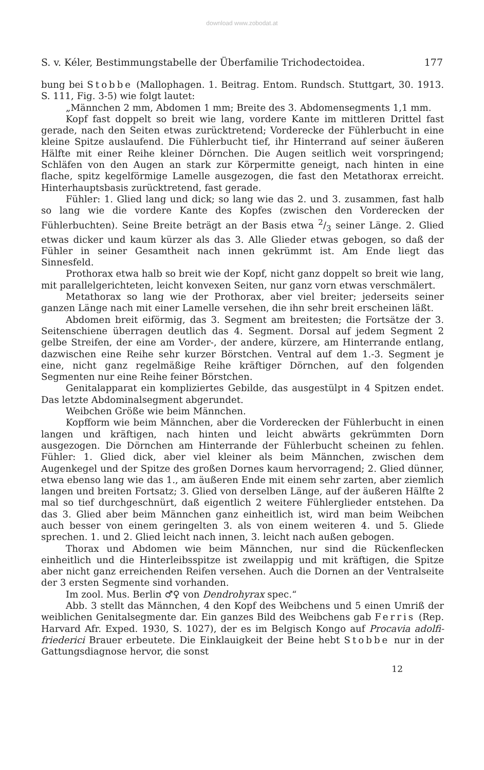download www.zobodat.at
S. v. Kéler, Bestimmungstabelle der Überfamilie Trichodectoidea. 177
bung bei Stobbe (Mallophagen. 1. Beitrag. Entom. Rundsch. Stuttgart, 30. 1913. S. 111, Fig. 3-5) wie folgt lautet:
„Männchen 2 mm, Abdomen 1 mm; Breite des 3. Abdomensegments 1,1 mm.
Kopf fast doppelt so breit wie lang, vordere Kante im mittleren Drittel fast gerade, nach den Seiten etwas zurücktretend; Vorderecke der Fühlerbucht in eine kleine Spitze auslaufend. Die Fühlerbucht tief, ihr Hinterrand auf seiner äußeren Hälfte mit einer Reihe kleiner Dörnchen. Die Augen seitlich weit vorspringend; Schläfen von den Augen an stark zur Körpermitte geneigt, nach hinten in eine flache, spitz kegelförmige Lamelle ausgezogen, die fast den Metathorax erreicht. Hinterhauptsbasis zurücktretend, fast gerade.
Fühler: 1. Glied lang und dick; so lang wie das 2. und 3. zusammen, fast halb so lang wie die vordere Kante des Kopfes (zwischen den Vorderecken der Fühlerbuchten). Seine Breite beträgt an der Basis etwa 2/3 seiner Länge. 2. Glied etwas dicker und kaum kürzer als das 3. Alle Glieder etwas gebogen, so daß der Fühler in seiner Gesamtheit nach innen gekrümmt ist. Am Ende liegt das Sinnesfeld.
Prothorax etwa halb so breit wie der Kopf, nicht ganz doppelt so breit wie lang, mit parallelgerichteten, leicht konvexen Seiten, nur ganz vorn etwas verschmälert.
Metathorax so lang wie der Prothorax, aber viel breiter; jederseits seiner ganzen Länge nach mit einer Lamelle versehen, die ihn sehr breit erscheinen läßt.
Abdomen breit eiförmig, das 3. Segment am breitesten; die Fortsätze der 3. Seitenschiene überragen deutlich das 4. Segment. Dorsal auf jedem Segment 2 gelbe Streifen, der eine am Vorder-, der andere, kürzere, am Hinterrande entlang, dazwischen eine Reihe sehr kurzer Börstchen. Ventral auf dem 1.-3. Segment je eine, nicht ganz regelmäßige Reihe kräftiger Dörnchen, auf den folgenden Segmenten nur eine Reihe feiner Börstchen.
Genitalapparat ein kompliziertes Gebilde, das ausgestülpt in 4 Spitzen endet. Das letzte Abdominalsegment abgerundet.
Weibchen Größe wie beim Männchen.
Kopfform wie beim Männchen, aber die Vorderecken der Fühlerbucht in einen langen und kräftigen, nach hinten und leicht abwärts gekrümmten Dorn ausgezogen. Die Dörnchen am Hinterrande der Fühlerbucht scheinen zu fehlen. Fühler: 1. Glied dick, aber viel kleiner als beim Männchen, zwischen dem Augenkegel und der Spitze des großen Dornes kaum hervorragend; 2. Glied dünner, etwa ebenso lang wie das 1., am äußeren Ende mit einem sehr zarten, aber ziemlich langen und breiten Fortsatz; 3. Glied von derselben Länge, auf der äußeren Hälfte 2 mal so tief durchgeschnürt, daß eigentlich 2 weitere Fühlerglieder entstehen. Da das 3. Glied aber beim Männchen ganz einheitlich ist, wird man beim Weibchen auch besser von einem geringelten 3. als von einem weiteren 4. und 5. Gliede sprechen. 1. und 2. Glied leicht nach innen, 3. leicht nach außen gebogen.
Thorax und Abdomen wie beim Männchen, nur sind die Rückenflecken einheitlich und die Hinterleibsspitze ist zweilappig und mit kräftigen, die Spitze aber nicht ganz erreichenden Reifen versehen. Auch die Dornen an der Ventralseite der 3 ersten Segmente sind vorhanden.
Im zool. Mus. Berlin ♂♀ von Dendrohyrax spec.“
Abb. 3 stellt das Männchen, 4 den Kopf des Weibchens und 5 einen Umriß der weiblichen Genitalsegmente dar. Ein ganzes Bild des Weibchens gab Ferris (Rep. Harvard Afr. Exped. 1930, S. 1027), der es im Belgisch Kongo auf Procavia adolfi-friederici Brauer erbeutete. Die Einklauigkeit der Beine hebt Stobbe nur in der Gattungsdiagnose hervor, die sonst
12